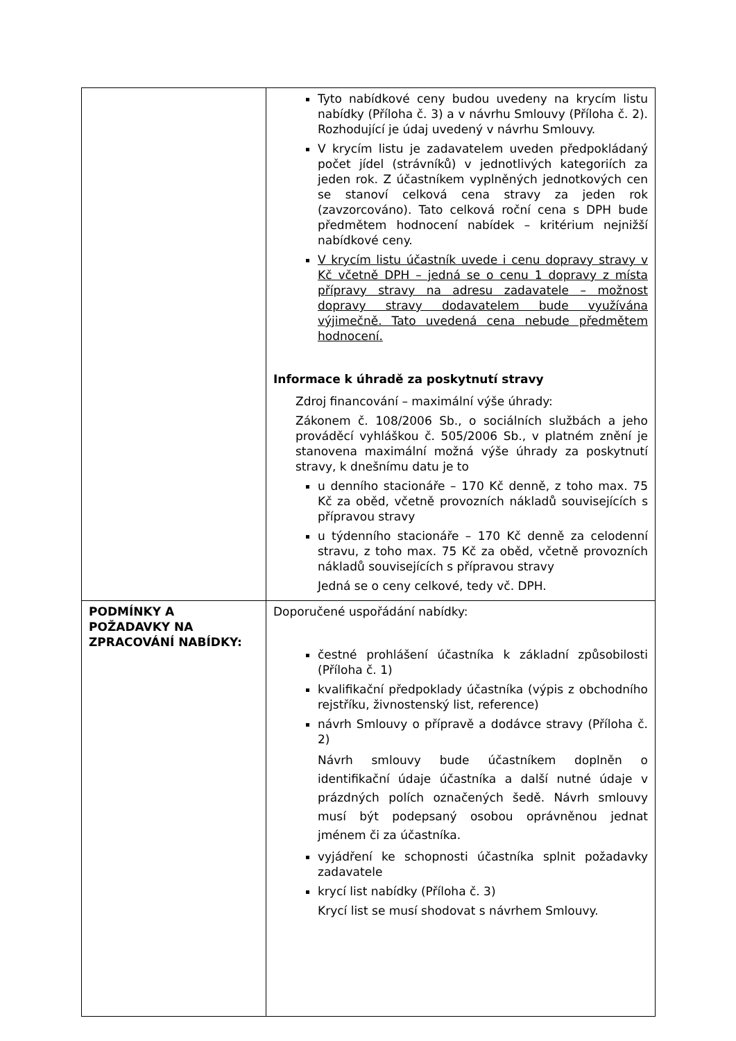| | Tyto nabídkové ceny budou uvedeny na krycím listu nabídky (Příloha č. 3) a v návrhu Smlouvy (Příloha č. 2). Rozhodující je údaj uvedený v návrhu Smlouvy. V krycím listu je zadavatelem uveden předpokládaný počet jídel (strávníků) v jednotlivých kategoriích za jeden rok. Z účastníkem vyplněných jednotkových cen se stanoví celková cena stravy za jeden rok (zavzorcováno). Tato celková roční cena s DPH bude předmětem hodnocení nabídek – kritérium nejnižší nabídkové ceny. V krycím listu účastník uvede i cenu dopravy stravy v Kč včetně DPH – jedná se o cenu 1 dopravy z místa přípravy stravy na adresu zadavatele – možnost dopravy stravy dodavatelem bude využívána výjimečně. Tato uvedená cena nebude předmětem hodnocení. Informace k úhradě za poskytnutí stravy Zdroj financování – maximální výše úhrady: Zákonem č. 108/2006 Sb., o sociálních službách a jeho prováděcí vyhláškou č. 505/2006 Sb., v platném znění je stanovena maximální možná výše úhrady za poskytnutí stravy, k dnešnímu datu je to u denního stacionáře – 170 Kč denně, z toho max. 75 Kč za oběd, včetně provozních nákladů souvisejících s přípravou stravy u týdenního stacionáře – 170 Kč denně za celodenní stravu, z toho max. 75 Kč za oběd, včetně provozních nákladů souvisejících s přípravou stravy Jedná se o ceny celkové, tedy vč. DPH. |
| PODMÍNKY A POŽADAVKY NA ZPRACOVÁNÍ NABÍDKY: | Doporučené uspořádání nabídky: čestné prohlášení účastníka k základní způsobilosti (Příloha č. 1) kvalifikační předpoklady účastníka (výpis z obchodního rejstříku, živnostenský list, reference) návrh Smlouvy o přípravě a dodávce stravy (Příloha č. 2) Návrh smlouvy bude účastníkem doplněn o identifikační údaje účastníka a další nutné údaje v prázdných polích označených šedě. Návrh smlouvy musí být podepsaný osobou oprávněnou jednat jménem či za účastníka. vyjádření ke schopnosti účastníka splnit požadavky zadavatele krycí list nabídky (Příloha č. 3) Krycí list se musí shodovat s návrhem Smlouvy. |